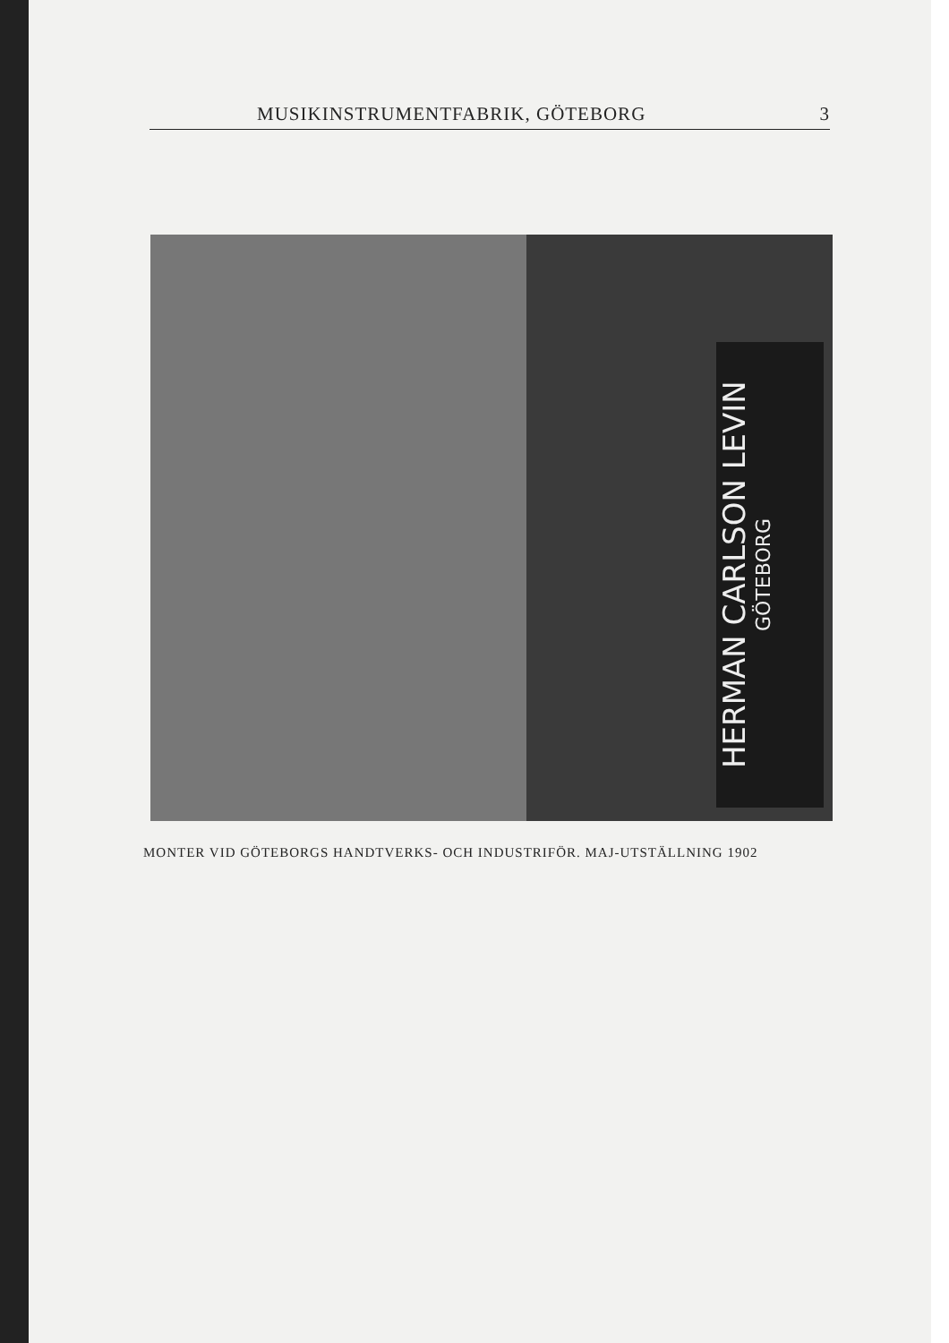MUSIKINSTRUMENTFABRIK, GÖTEBORG 3
HERMAN CARLSON LEVIN
GÖTEBORG
MONTER VID GÖTEBORGS HANDTVERKS- OCH INDUSTRIFÖR. MAJ-UTSTÄLLNING 1902